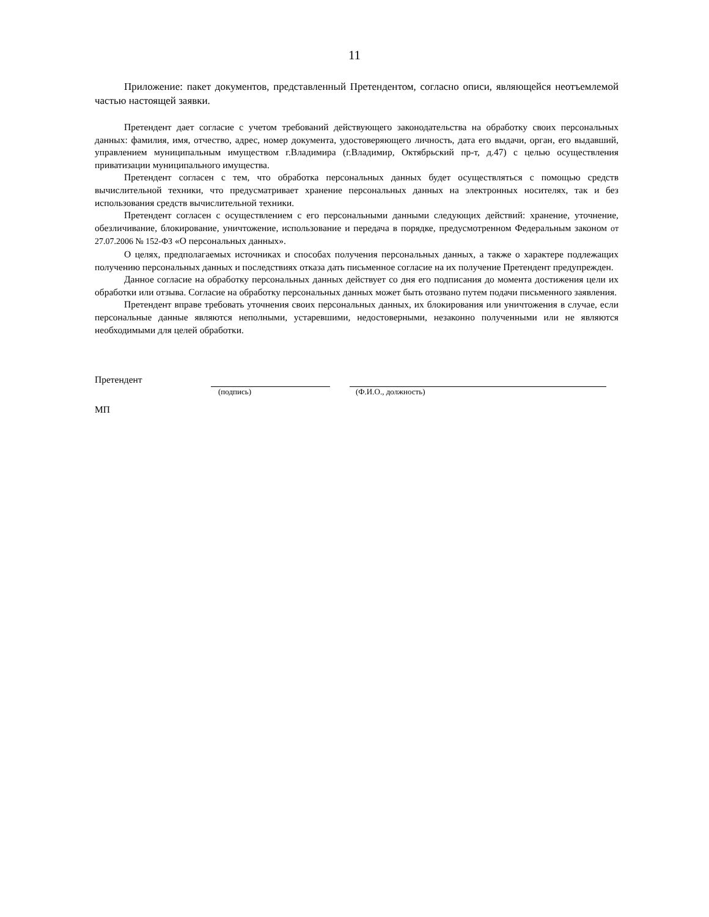11
Приложение: пакет документов, представленный Претендентом, согласно описи, являющейся неотъемлемой частью настоящей заявки.
Претендент дает согласие с учетом требований действующего законодательства на обработку своих персональных данных: фамилия, имя, отчество, адрес, номер документа, удостоверяющего личность, дата его выдачи, орган, его выдавший, управлением муниципальным имуществом г.Владимира (г.Владимир, Октябрьский пр-т, д.47) с целью осуществления приватизации муниципального имущества.
Претендент согласен с тем, что обработка персональных данных будет осуществляться с помощью средств вычислительной техники, что предусматривает хранение персональных данных на электронных носителях, так и без использования средств вычислительной техники.
Претендент согласен с осуществлением с его персональными данными следующих действий: хранение, уточнение, обезличивание, блокирование, уничтожение, использование и передача в порядке, предусмотренном Федеральным законом от 27.07.2006 № 152-ФЗ «О персональных данных».
О целях, предполагаемых источниках и способах получения персональных данных, а также о характере подлежащих получению персональных данных и последствиях отказа дать письменное согласие на их получение Претендент предупрежден.
Данное согласие на обработку персональных данных действует со дня его подписания до момента достижения цели их обработки или отзыва. Согласие на обработку персональных данных может быть отозвано путем подачи письменного заявления.
Претендент вправе требовать уточнения своих персональных данных, их блокирования или уничтожения в случае, если персональные данные являются неполными, устаревшими, недостоверными, незаконно полученными или не являются необходимыми для целей обработки.
Претендент
(подпись) (Ф.И.О., должность)
МП